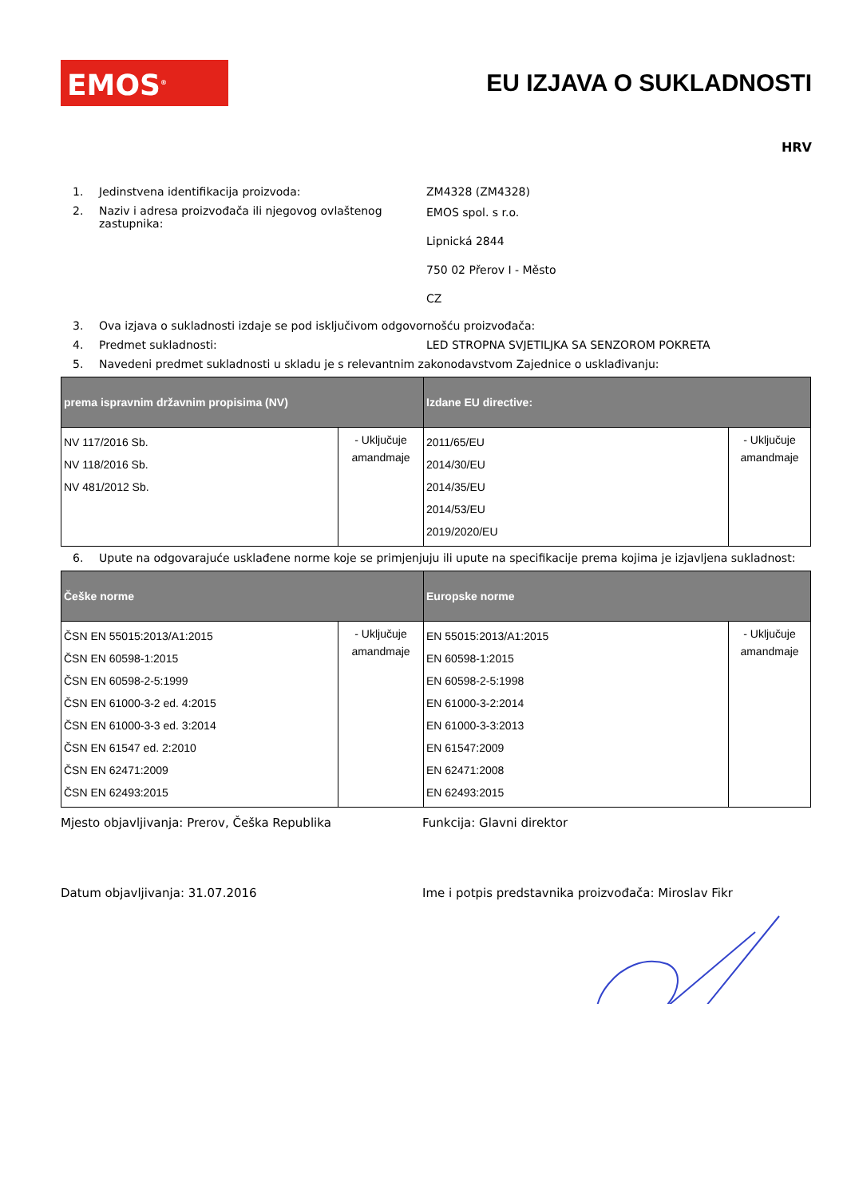EMOS<sup>®</sup>
EU IZJAVA O SUKLADNOSTI
HRV
1. Jedinstvena identifikacija proizvoda: ZM4328 (ZM4328)
2. Naziv i adresa proizvođača ili njegovog ovlaštenog zastupnika:
EMOS spol. s r.o.
Lipnická 2844
750 02 Přerov I - Město
CZ
3. Ova izjava o sukladnosti izdaje se pod isključivom odgovornošću proizvođača:
4. Predmet sukladnosti: LED STROPNA SVJETILJKA SA SENZOROM POKRETA
5. Navedeni predmet sukladnosti u skladu je s relevantnim zakonodavstvom Zajednice o usklađivanju:
| prema ispravnim državnim propisima (NV) | | Izdane EU directive: | |
| --- | --- | --- | --- |
| NV 117/2016 Sb. NV 118/2016 Sb. NV 481/2012 Sb. | - Uključuje amandmaje | 2011/65/EU 2014/30/EU 2014/35/EU 2014/53/EU 2019/2020/EU | - Uključuje amandmaje |
6.
Upute na odgovarajuće usklađene norme koje se primjenjuju ili upute na specifikacije prema kojima je izjavljena sukladnost:
| Češke norme | | Europske norme | |
| --- | --- | --- | --- |
| ČSN EN 55015:2013/A1:2015 ČSN EN 60598-1:2015 ČSN EN 60598-2-5:1999 ČSN EN 61000-3-2 ed. 4:2015 ČSN EN 61000-3-3 ed. 3:2014 ČSN EN 61547 ed. 2:2010 ČSN EN 62471:2009 ČSN EN 62493:2015 | - Uključuje amandmaje | EN 55015:2013/A1:2015 EN 60598-1:2015 EN 60598-2-5:1998 EN 61000-3-2:2014 EN 61000-3-3:2013 EN 61547:2009 EN 62471:2008 EN 62493:2015 | - Uključuje amandmaje |
Mjesto objavljivanja: Prerov, Češka Republika Funkcija: Glavni direktor
Datum objavljivanja: 31.07.2016 Ime i potpis predstavnika proizvođača: Miroslav Fikr